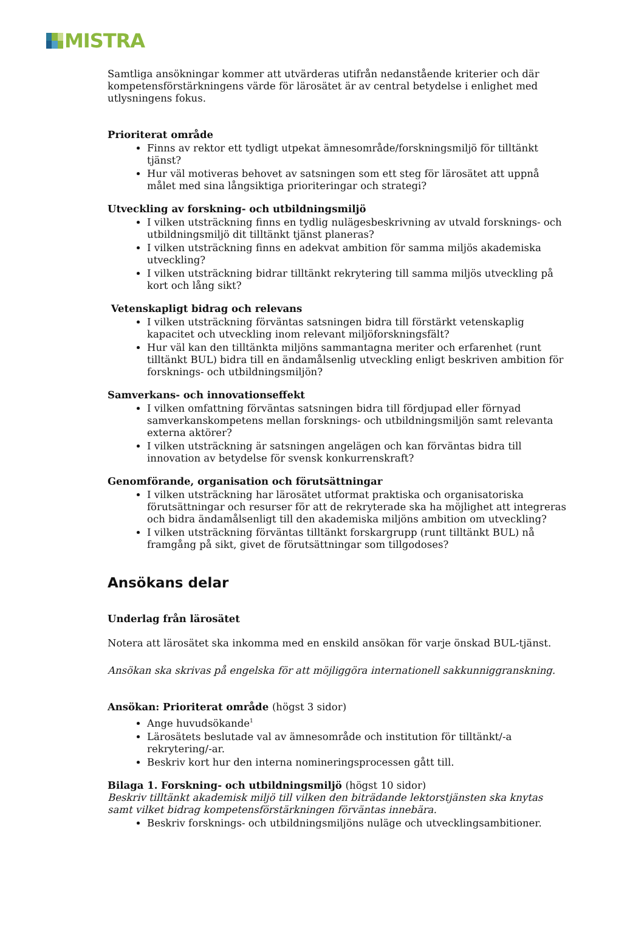MISTRA
Samtliga ansökningar kommer att utvärderas utifrån nedanstående kriterier och där kompetensförstärkningens värde för lärosätet är av central betydelse i enlighet med utlysningens fokus.
Prioriterat område
Finns av rektor ett tydligt utpekat ämnesområde/forskningsmiljö för tilltänkt tjänst?
Hur väl motiveras behovet av satsningen som ett steg för lärosätet att uppnå målet med sina långsiktiga prioriteringar och strategi?
Utveckling av forskning- och utbildningsmiljö
I vilken utsträckning finns en tydlig nulägesbeskrivning av utvald forsknings- och utbildningsmiljö dit tilltänkt tjänst planeras?
I vilken utsträckning finns en adekvat ambition för samma miljös akademiska utveckling?
I vilken utsträckning bidrar tilltänkt rekrytering till samma miljös utveckling på kort och lång sikt?
Vetenskapligt bidrag och relevans
I vilken utsträckning förväntas satsningen bidra till förstärkt vetenskaplig kapacitet och utveckling inom relevant miljöforskningsfält?
Hur väl kan den tilltänkta miljöns sammantagna meriter och erfarenhet (runt tilltänkt BUL) bidra till en ändamålsenlig utveckling enligt beskriven ambition för forsknings- och utbildningsmiljön?
Samverkans- och innovationseffekt
I vilken omfattning förväntas satsningen bidra till fördjupad eller förnyad samverkanskompetens mellan forsknings- och utbildningsmiljön samt relevanta externa aktörer?
I vilken utsträckning är satsningen angelägen och kan förväntas bidra till innovation av betydelse för svensk konkurrenskraft?
Genomförande, organisation och förutsättningar
I vilken utsträckning har lärosätet utformat praktiska och organisatoriska förutsättningar och resurser för att de rekryterade ska ha möjlighet att integreras och bidra ändamålsenligt till den akademiska miljöns ambition om utveckling?
I vilken utsträckning förväntas tilltänkt forskargrupp (runt tilltänkt BUL) nå framgång på sikt, givet de förutsättningar som tillgodoses?
Ansökans delar
Underlag från lärosätet
Notera att lärosätet ska inkomma med en enskild ansökan för varje önskad BUL-tjänst.
Ansökan ska skrivas på engelska för att möjliggöra internationell sakkunniggranskning.
Ansökan: Prioriterat område (högst 3 sidor)
Ange huvudsökande<sup>1</sup>
Lärosätets beslutade val av ämnesområde och institution för tilltänkt/-a rekrytering/-ar.
Beskriv kort hur den interna nomineringsprocessen gått till.
Bilaga 1. Forskning- och utbildningsmiljö (högst 10 sidor)
Beskriv tilltänkt akademisk miljö till vilken den biträdande lektorstjänsten ska knytas samt vilket bidrag kompetensförstärkningen förväntas innebära.
Beskriv forsknings- och utbildningsmiljöns nuläge och utvecklingsambitioner.